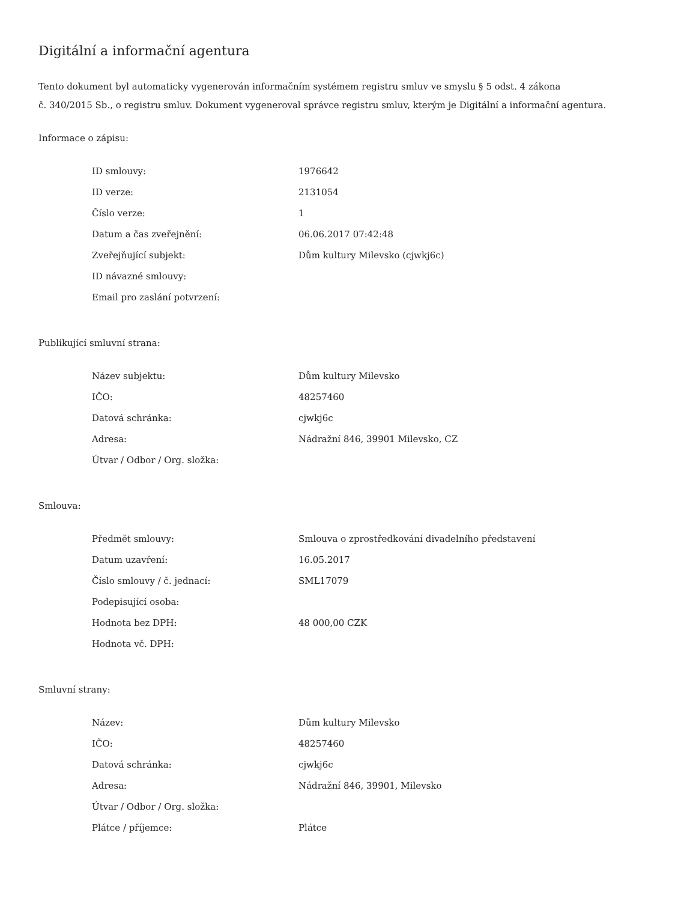Digitální a informační agentura
Tento dokument byl automaticky vygenerován informačním systémem registru smluv ve smyslu § 5 odst. 4 zákona
č. 340/2015 Sb., o registru smluv. Dokument vygeneroval správce registru smluv, kterým je Digitální a informační agentura.
Informace o zápisu:
| ID smlouvy: | 1976642 |
| ID verze: | 2131054 |
| Číslo verze: | 1 |
| Datum a čas zveřejnění: | 06.06.2017 07:42:48 |
| Zveřejňující subjekt: | Dům kultury Milevsko (cjwkj6c) |
| ID návazné smlouvy: | |
| Email pro zaslání potvrzení: | |
Publikující smluvní strana:
| Název subjektu: | Dům kultury Milevsko |
| IČO: | 48257460 |
| Datová schránka: | cjwkj6c |
| Adresa: | Nádražní 846, 39901 Milevsko, CZ |
| Útvar / Odbor / Org. složka: | |
Smlouva:
| Předmět smlouvy: | Smlouva o zprostředkování divadelního představení |
| Datum uzavření: | 16.05.2017 |
| Číslo smlouvy / č. jednací: | SML17079 |
| Podepisující osoba: | |
| Hodnota bez DPH: | 48 000,00 CZK |
| Hodnota vč. DPH: | |
Smluvní strany:
| Název: | Dům kultury Milevsko |
| IČO: | 48257460 |
| Datová schránka: | cjwkj6c |
| Adresa: | Nádražní 846, 39901, Milevsko |
| Útvar / Odbor / Org. složka: | |
| Plátce / příjemce: | Plátce |